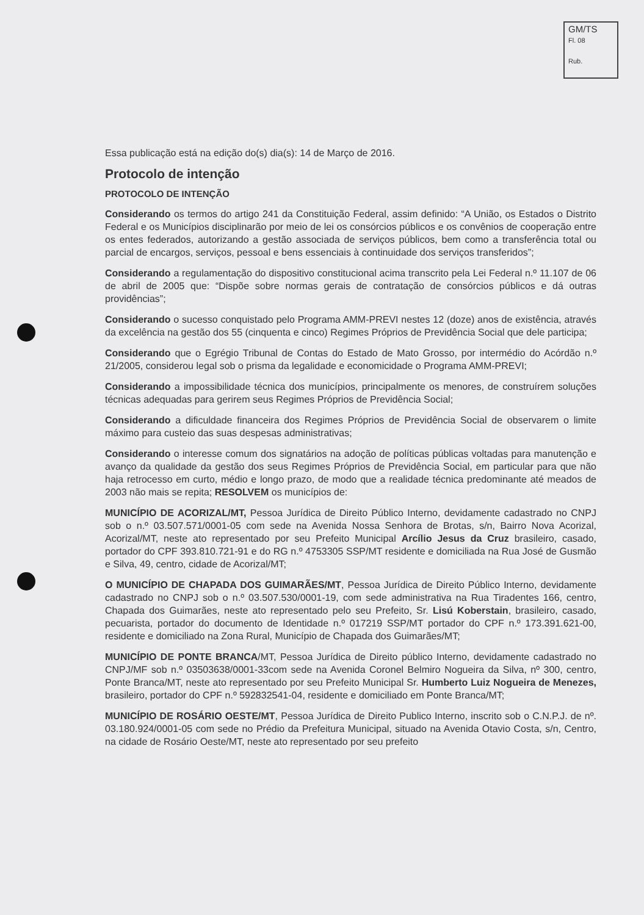GM/TS
Fl. 08
Rub.
Essa publicação está na edição do(s) dia(s): 14 de Março de 2016.
Protocolo de intenção
PROTOCOLO DE INTENÇÃO
Considerando os termos do artigo 241 da Constituição Federal, assim definido: “A União, os Estados o Distrito Federal e os Municípios disciplinarão por meio de lei os consórcios públicos e os convênios de cooperação entre os entes federados, autorizando a gestão associada de serviços públicos, bem como a transferência total ou parcial de encargos, serviços, pessoal e bens essenciais à continuidade dos serviços transferidos”;
Considerando a regulamentação do dispositivo constitucional acima transcrito pela Lei Federal n.º 11.107 de 06 de abril de 2005 que: “Dispõe sobre normas gerais de contratação de consórcios públicos e dá outras providências”;
Considerando o sucesso conquistado pelo Programa AMM-PREVI nestes 12 (doze) anos de existência, através da excelência na gestão dos 55 (cinquenta e cinco) Regimes Próprios de Previdência Social que dele participa;
Considerando que o Egrégio Tribunal de Contas do Estado de Mato Grosso, por intermédio do Acórdão n.º 21/2005, considerou legal sob o prisma da legalidade e economicidade o Programa AMM-PREVI;
Considerando a impossibilidade técnica dos municípios, principalmente os menores, de construírem soluções técnicas adequadas para gerirem seus Regimes Próprios de Previdência Social;
Considerando a dificuldade financeira dos Regimes Próprios de Previdência Social de observarem o limite máximo para custeio das suas despesas administrativas;
Considerando o interesse comum dos signatários na adoção de políticas públicas voltadas para manutenção e avanço da qualidade da gestão dos seus Regimes Próprios de Previdência Social, em particular para que não haja retrocesso em curto, médio e longo prazo, de modo que a realidade técnica predominante até meados de 2003 não mais se repita; RESOLVEM os municípios de:
MUNICÍPIO DE ACORIZAL/MT, Pessoa Jurídica de Direito Público Interno, devidamente cadastrado no CNPJ sob o n.º 03.507.571/0001-05 com sede na Avenida Nossa Senhora de Brotas, s/n, Bairro Nova Acorizal, Acorizal/MT, neste ato representado por seu Prefeito Municipal Arcílio Jesus da Cruz brasileiro, casado, portador do CPF 393.810.721-91 e do RG n.º 4753305 SSP/MT residente e domiciliada na Rua José de Gusmão e Silva, 49, centro, cidade de Acorizal/MT;
O MUNICÍPIO DE CHAPADA DOS GUIMARÃES/MT, Pessoa Jurídica de Direito Público Interno, devidamente cadastrado no CNPJ sob o n.º 03.507.530/0001-19, com sede administrativa na Rua Tiradentes 166, centro, Chapada dos Guimarães, neste ato representado pelo seu Prefeito, Sr. Lisú Koberstain, brasileiro, casado, pecuarista, portador do documento de Identidade n.º 017219 SSP/MT portador do CPF n.º 173.391.621-00, residente e domiciliado na Zona Rural, Município de Chapada dos Guimarães/MT;
MUNICÍPIO DE PONTE BRANCA/MT, Pessoa Jurídica de Direito público Interno, devidamente cadastrado no CNPJ/MF sob n.º 03503638/0001-33com sede na Avenida Coronel Belmiro Nogueira da Silva, nº 300, centro, Ponte Branca/MT, neste ato representado por seu Prefeito Municipal Sr. Humberto Luiz Nogueira de Menezes, brasileiro, portador do CPF n.º 592832541-04, residente e domiciliado em Ponte Branca/MT;
MUNICÍPIO DE ROSÁRIO OESTE/MT, Pessoa Jurídica de Direito Publico Interno, inscrito sob o C.N.P.J. de nº. 03.180.924/0001-05 com sede no Prédio da Prefeitura Municipal, situado na Avenida Otavio Costa, s/n, Centro, na cidade de Rosário Oeste/MT, neste ato representado por seu prefeito